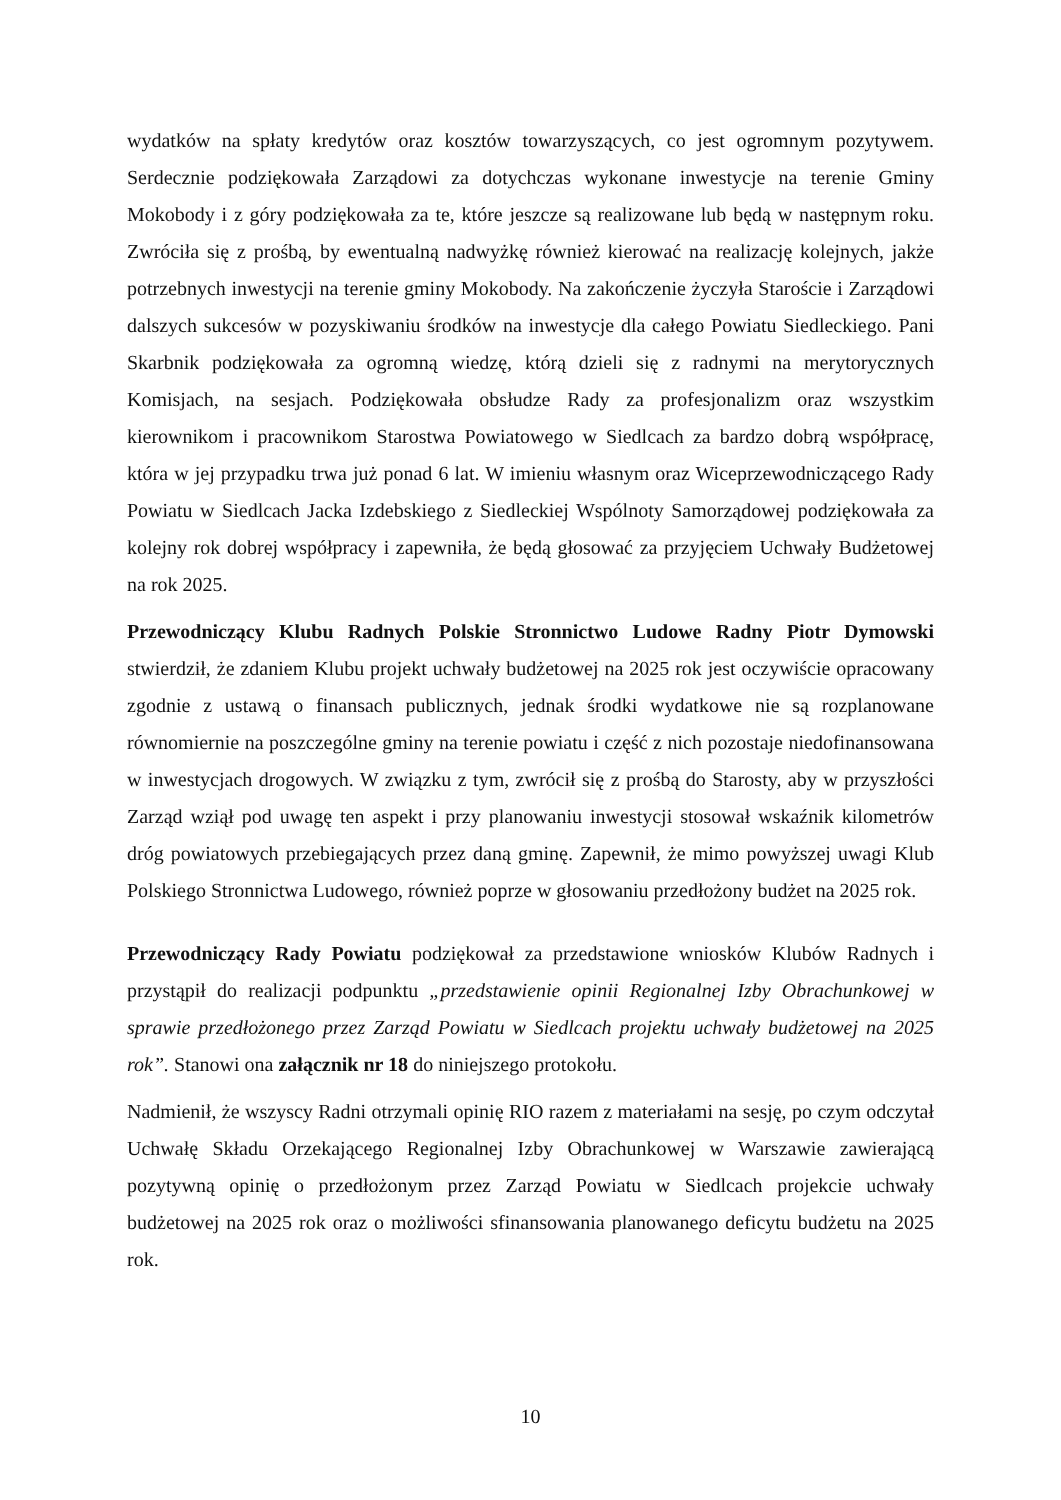wydatków na spłaty kredytów oraz kosztów towarzyszących, co jest ogromnym pozytywem. Serdecznie podziękowała Zarządowi za dotychczas wykonane inwestycje na terenie Gminy Mokobody i z góry podziękowała za te, które jeszcze są realizowane lub będą w następnym roku. Zwróciła się z prośbą, by ewentualną nadwyżkę również kierować na realizację kolejnych, jakże potrzebnych inwestycji na terenie gminy Mokobody. Na zakończenie życzyła Staroście i Zarządowi dalszych sukcesów w pozyskiwaniu środków na inwestycje dla całego Powiatu Siedleckiego. Pani Skarbnik podziękowała za ogromną wiedzę, którą dzieli się z radnymi na merytorycznych Komisjach, na sesjach. Podziękowała obsłudze Rady za profesjonalizm oraz wszystkim kierownikom i pracownikom Starostwa Powiatowego w Siedlcach za bardzo dobrą współpracę, która w jej przypadku trwa już ponad 6 lat. W imieniu własnym oraz Wiceprzewodniczącego Rady Powiatu w Siedlcach Jacka Izdebskiego z Siedleckiej Wspólnoty Samorządowej podziękowała za kolejny rok dobrej współpracy i zapewniła, że będą głosować za przyjęciem Uchwały Budżetowej na rok 2025.
Przewodniczący Klubu Radnych Polskie Stronnictwo Ludowe Radny Piotr Dymowski stwierdził, że zdaniem Klubu projekt uchwały budżetowej na 2025 rok jest oczywiście opracowany zgodnie z ustawą o finansach publicznych, jednak środki wydatkowe nie są rozplanowane równomiernie na poszczególne gminy na terenie powiatu i część z nich pozostaje niedofinansowana w inwestycjach drogowych. W związku z tym, zwrócił się z prośbą do Starosty, aby w przyszłości Zarząd wziął pod uwagę ten aspekt i przy planowaniu inwestycji stosował wskaźnik kilometrów dróg powiatowych przebiegających przez daną gminę. Zapewnił, że mimo powyższej uwagi Klub Polskiego Stronnictwa Ludowego, również poprze w głosowaniu przedłożony budżet na 2025 rok.
Przewodniczący Rady Powiatu podziękował za przedstawione wniosków Klubów Radnych i przystąpił do realizacji podpunktu „przedstawienie opinii Regionalnej Izby Obrachunkowej w sprawie przedłożonego przez Zarząd Powiatu w Siedlcach projektu uchwały budżetowej na 2025 rok”. Stanowi ona załącznik nr 18 do niniejszego protokołu.
Nadmienił, że wszyscy Radni otrzymali opinię RIO razem z materiałami na sesję, po czym odczytał Uchwałę Składu Orzekającego Regionalnej Izby Obrachunkowej w Warszawie zawierającą pozytywną opinię o przedłożonym przez Zarząd Powiatu w Siedlcach projekcie uchwały budżetowej na 2025 rok oraz o możliwości sfinansowania planowanego deficytu budżetu na 2025 rok.
10